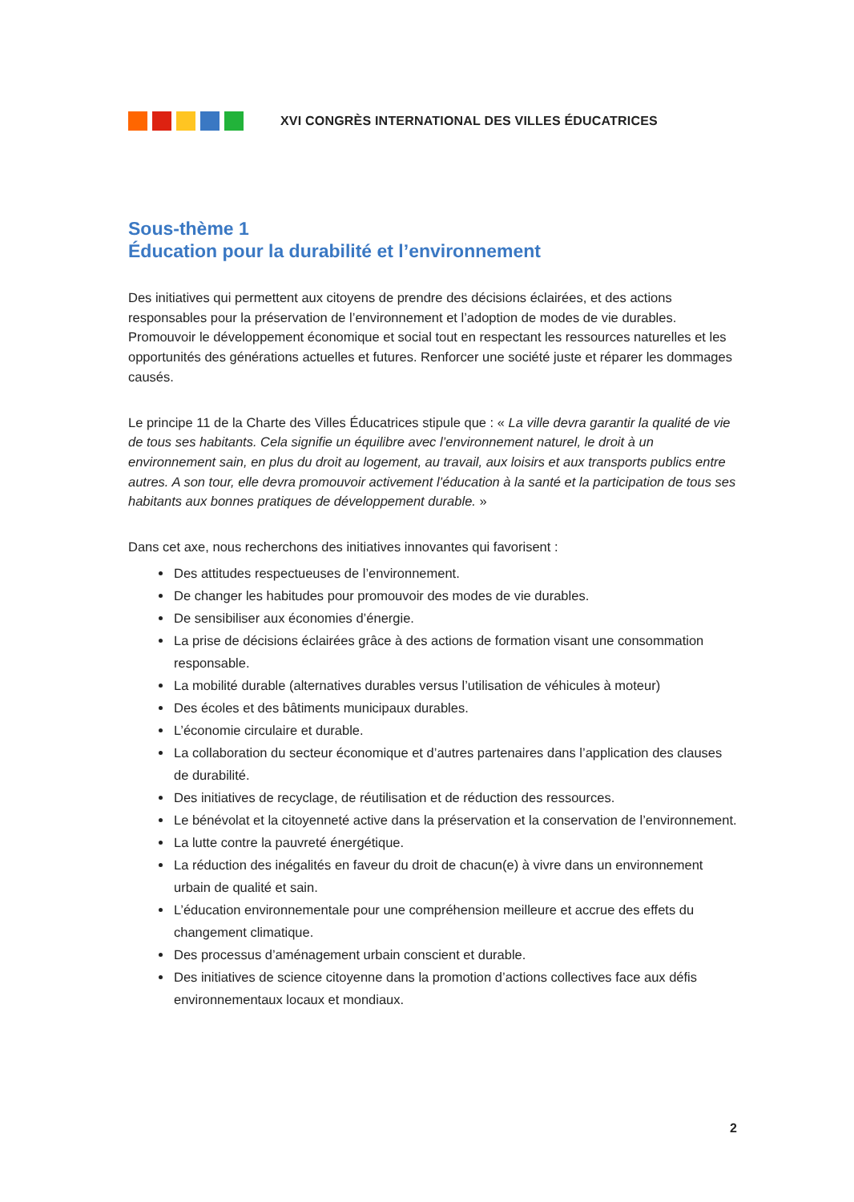XVI CONGRÈS INTERNATIONAL DES VILLES ÉDUCATRICES
Sous-thème 1
Éducation pour la durabilité et l’environnement
Des initiatives qui permettent aux citoyens de prendre des décisions éclairées, et des actions responsables pour la préservation de l’environnement et l’adoption de modes de vie durables. Promouvoir le développement économique et social tout en respectant les ressources naturelles et les opportunités des générations actuelles et futures. Renforcer une société juste et réparer les dommages causés.
Le principe 11 de la Charte des Villes Éducatrices stipule que : « La ville devra garantir la qualité de vie de tous ses habitants. Cela signifie un équilibre avec l’environnement naturel, le droit à un environnement sain, en plus du droit au logement, au travail, aux loisirs et aux transports publics entre autres. A son tour, elle devra promouvoir activement l’éducation à la santé et la participation de tous ses habitants aux bonnes pratiques de développement durable. »
Dans cet axe, nous recherchons des initiatives innovantes qui favorisent :
Des attitudes respectueuses de l’environnement.
De changer les habitudes pour promouvoir des modes de vie durables.
De sensibiliser aux économies d’énergie.
La prise de décisions éclairées grâce à des actions de formation visant une consommation responsable.
La mobilité durable (alternatives durables versus l’utilisation de véhicules à moteur)
Des écoles et des bâtiments municipaux durables.
L’économie circulaire et durable.
La collaboration du secteur économique et d’autres partenaires dans l’application des clauses de durabilité.
Des initiatives de recyclage, de réutilisation et de réduction des ressources.
Le bénévolat et la citoyenneté active dans la préservation et la conservation de l’environnement.
La lutte contre la pauvreté énergétique.
La réduction des inégalités en faveur du droit de chacun(e) à vivre dans un environnement urbain de qualité et sain.
L’éducation environnementale pour une compréhension meilleure et accrue des effets du changement climatique.
Des processus d’aménagement urbain conscient et durable.
Des initiatives de science citoyenne dans la promotion d’actions collectives face aux défis environnementaux locaux et mondiaux.
2